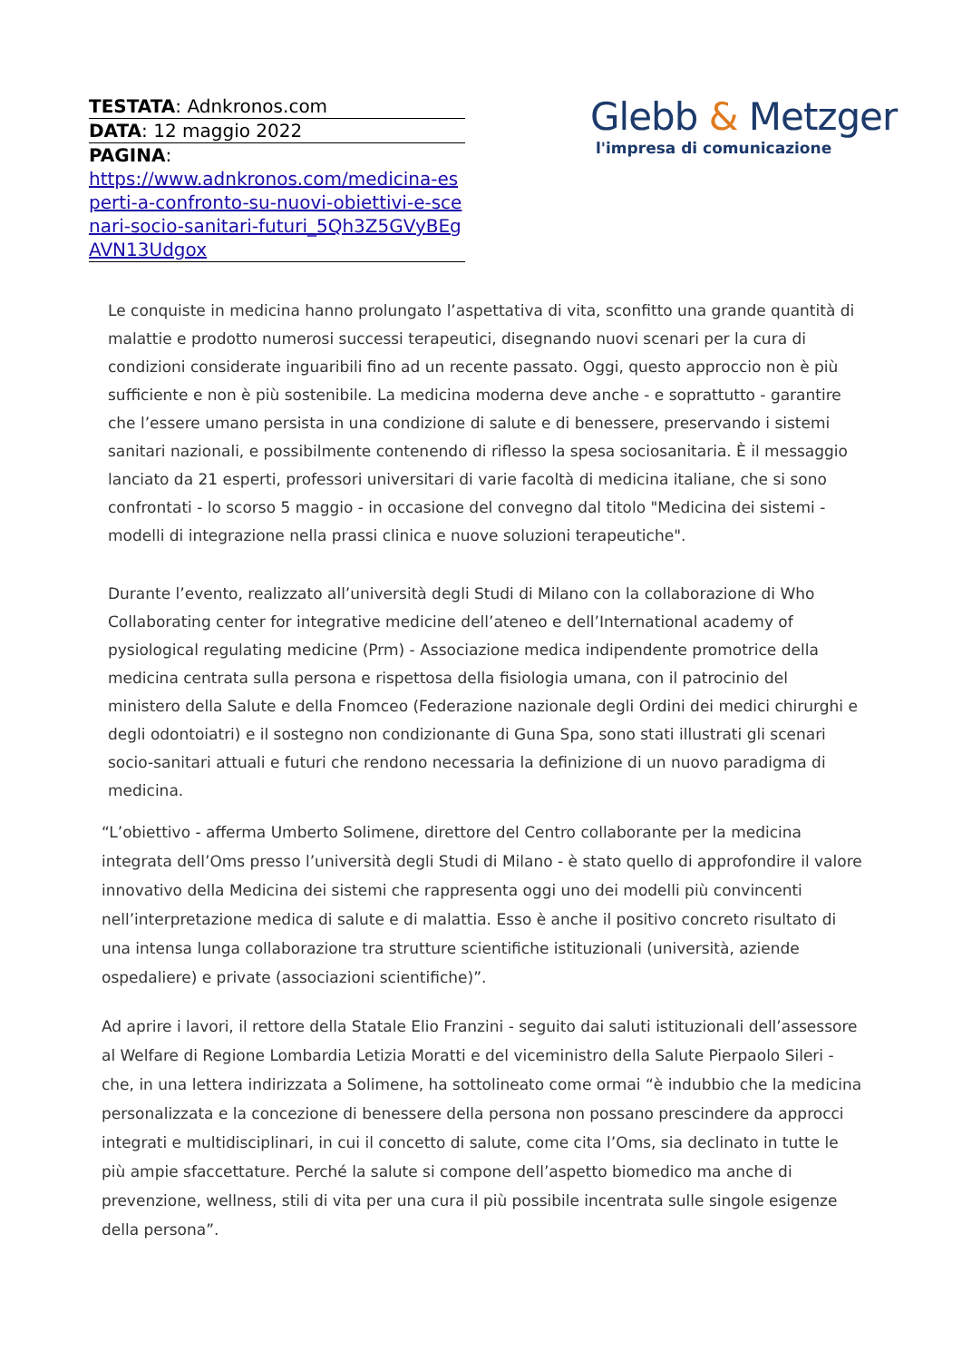TESTATA: Adnkronos.com
DATA: 12 maggio 2022
PAGINA:
https://www.adnkronos.com/medicina-esperti-a-confronto-su-nuovi-obiettivi-e-scenari-socio-sanitari-futuri_5Qh3Z5GVyBEgAVN13Udgox
Glebb & Metzger
l'impresa di comunicazione
Le conquiste in medicina hanno prolungato l’aspettativa di vita, sconfitto una grande quantità di malattie e prodotto numerosi successi terapeutici, disegnando nuovi scenari per la cura di condizioni considerate inguaribili fino ad un recente passato. Oggi, questo approccio non è più sufficiente e non è più sostenibile. La medicina moderna deve anche - e soprattutto - garantire che l’essere umano persista in una condizione di salute e di benessere, preservando i sistemi sanitari nazionali, e possibilmente contenendo di riflesso la spesa sociosanitaria. È il messaggio lanciato da 21 esperti, professori universitari di varie facoltà di medicina italiane, che si sono confrontati - lo scorso 5 maggio - in occasione del convegno dal titolo "Medicina dei sistemi - modelli di integrazione nella prassi clinica e nuove soluzioni terapeutiche".
Durante l’evento, realizzato all’università degli Studi di Milano con la collaborazione di Who Collaborating center for integrative medicine dell’ateneo e dell’International academy of pysiological regulating medicine (Prm) - Associazione medica indipendente promotrice della medicina centrata sulla persona e rispettosa della fisiologia umana, con il patrocinio del ministero della Salute e della Fnomceo (Federazione nazionale degli Ordini dei medici chirurghi e degli odontoiatri) e il sostegno non condizionante di Guna Spa, sono stati illustrati gli scenari socio-sanitari attuali e futuri che rendono necessaria la definizione di un nuovo paradigma di medicina.
“L’obiettivo - afferma Umberto Solimene, direttore del Centro collaborante per la medicina integrata dell’Oms presso l’università degli Studi di Milano - è stato quello di approfondire il valore innovativo della Medicina dei sistemi che rappresenta oggi uno dei modelli più convincenti nell’interpretazione medica di salute e di malattia. Esso è anche il positivo concreto risultato di una intensa lunga collaborazione tra strutture scientifiche istituzionali (università, aziende ospedaliere) e private (associazioni scientifiche)”.
Ad aprire i lavori, il rettore della Statale Elio Franzini - seguito dai saluti istituzionali dell’assessore al Welfare di Regione Lombardia Letizia Moratti e del viceministro della Salute Pierpaolo Sileri - che, in una lettera indirizzata a Solimene, ha sottolineato come ormai “è indubbio che la medicina personalizzata e la concezione di benessere della persona non possano prescindere da approcci integrati e multidisciplinari, in cui il concetto di salute, come cita l’Oms, sia declinato in tutte le più ampie sfaccettature. Perché la salute si compone dell’aspetto biomedico ma anche di prevenzione, wellness, stili di vita per una cura il più possibile incentrata sulle singole esigenze della persona”.